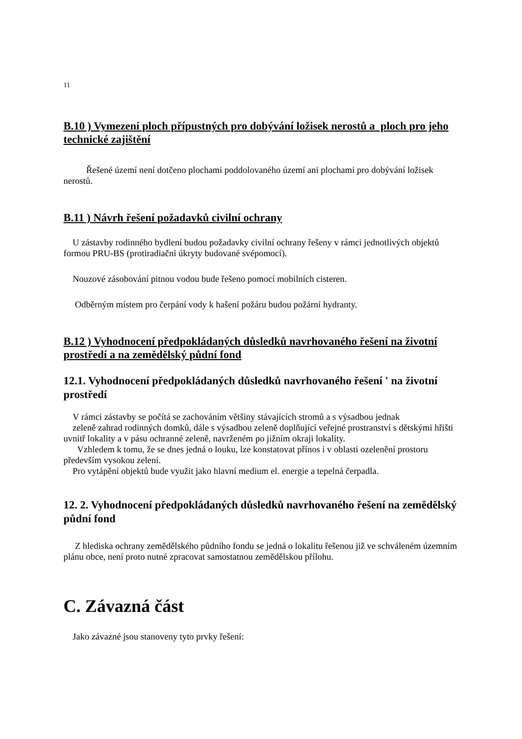11
B.10 ) Vymezení ploch přípustných pro dobývání ložisek nerostů a ploch pro jeho technické zajištění
Řešené území není dotčeno plochami poddolovaného území ani plochami pro dobývání ložisek nerostů.
B.11 ) Návrh řešení požadavků civilní ochrany
U zástavby rodinného bydlení budou požadavky civilní ochrany řešeny v rámci jednotlivých objektů formou PRU-BS (protiradiační úkryty budované svépomocí).
Nouzové zásobování pitnou vodou bude řešeno pomocí mobilních cisteren.
Odběrným místem pro čerpání vody k hašení požáru budou požární hydranty.
B.12 ) Vyhodnocení předpokládaných důsledků navrhovaného řešení na životní prostředí a na zemědělský půdní fond
12.1. Vyhodnocení předpokládaných důsledků navrhovaného řešení ' na životní prostředí
V rámci zástavby se počítá se zachováním většiny stávajících stromů a s výsadbou jednak
zeleně zahrad rodinných domků, dále s výsadbou zeleně doplňující veřejné prostranství s dětskými hřišti uvnitř lokality a v pásu ochranné zeleně, navrženém po jižním okraji lokality.
Vzhledem k tomu, že se dnes jedná o louku, lze konstatovat přínos i v oblasti ozelenění prostoru především vysokou zelení.
Pro vytápění objektů bude využit jako hlavní medium el. energie a tepelná čerpadla.
12. 2. Vyhodnocení předpokládaných důsledků navrhovaného řešení na zemědělský půdní fond
Z hlediska ochrany zemědělského půdního fondu se jedná o lokalitu řešenou již ve schváleném územním plánu obce, není proto nutné zpracovat samostatnou zemědělskou přílohu.
C. Závazná část
Jako závazné jsou stanoveny tyto prvky řešení: